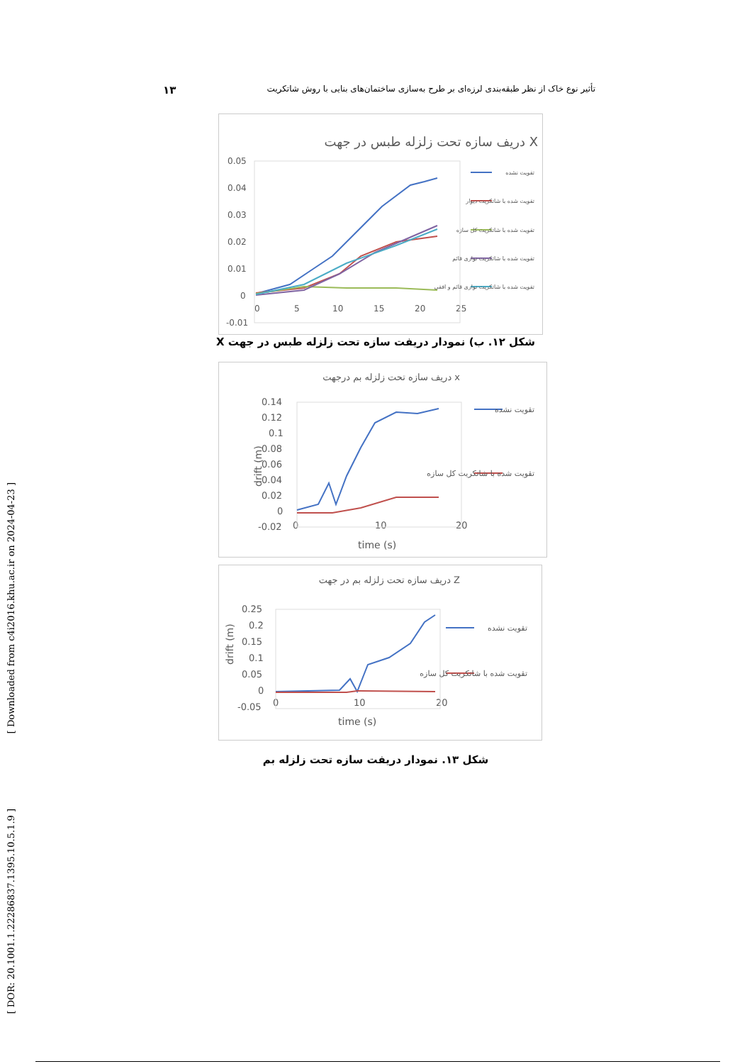۱۳ تأثیر نوع خاک از نظر طبقه‌بندی لرزه‌ای بر طرح به‌سازی ساختمان‌های بنایی با روش شاتکریت
[ Downloaded from c4i2016.khu.ac.ir on 2024-04-23 ]
[ DOR: 20.1001.1.22286837.1395.10.5.1.9 ]
دریف سازه تحت زلزله طبس در جهت X
0.05
0.04
0.03
0.02
0.01
0
-0.01
0
5
10
15
20
25
تقویت نشده
تقویت شده با شاتکریت دیوار
تقویت شده با شاتکریت کل سازه
تقویت شده با شاتکریت نواری قائم
تقویت شده با شاتکریت نواری قائم و افقی
شکل ۱۲. ب) نمودار دریفت سازه تحت زلزله طبس در جهت X
دریف سازه تحت زلزله بم درجهت x
0.14
0.12
0.1
0.08
0.06
0.04
0.02
0
-0.02
0
10
20
time (s)
drift (m)
تقویت نشده
تقویت شده با شاتکریت کل سازه
دریف سازه تحت زلزله بم در جهت Z
0.25
0.2
0.15
0.1
0.05
0
-0.05
0
10
20
time (s)
drift (m)
تقویت نشده
تقویت شده با شاتکریت کل سازه
شکل ۱۳. نمودار دریفت سازه تحت زلزله بم